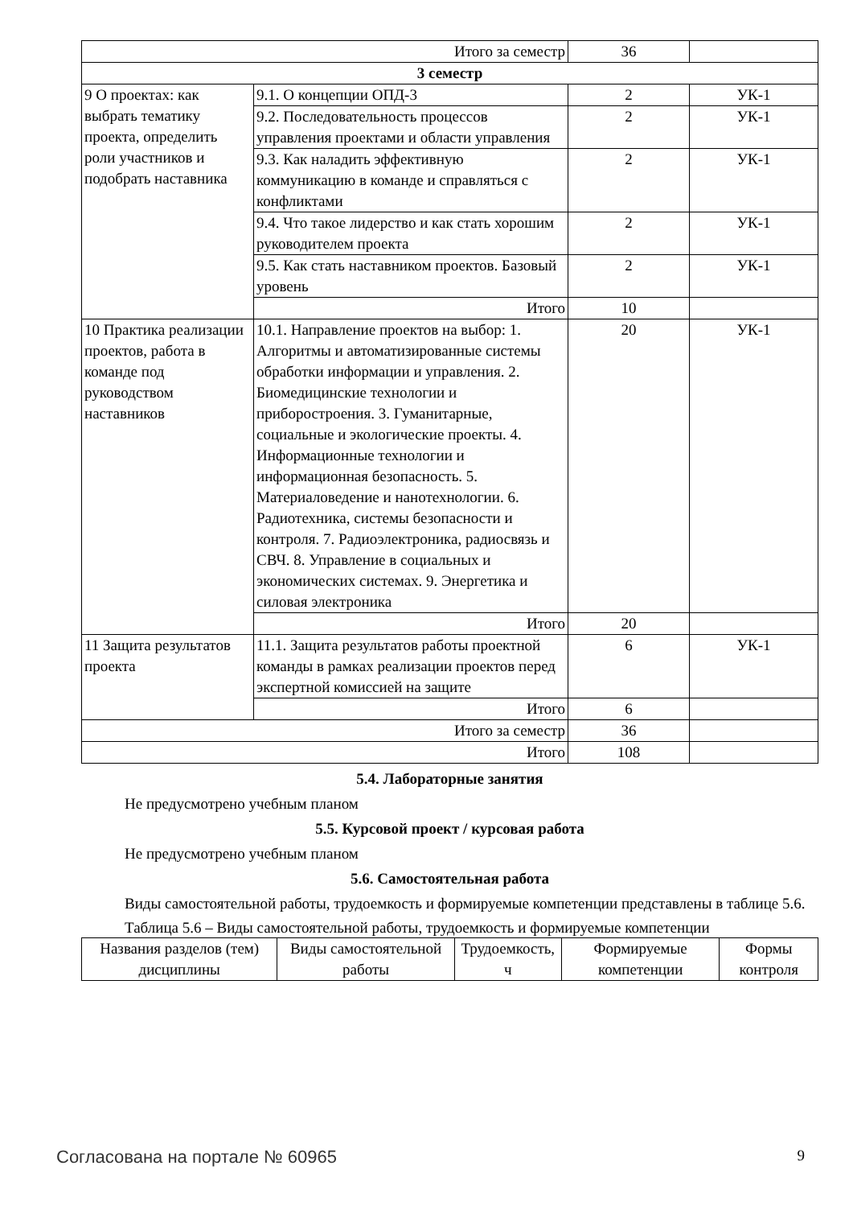| Итого за семестр | | 36 | |
| 3 семестр | | | |
| 9 О проектах: как выбрать тематику проекта, определить роли участников и подобрать наставника | 9.1. О концепции ОПД-3 | 2 | УК-1 |
| | 9.2. Последовательность процессов управления проектами и области управления | 2 | УК-1 |
| | 9.3. Как наладить эффективную коммуникацию в команде и справляться с конфликтами | 2 | УК-1 |
| | 9.4. Что такое лидерство и как стать хорошим руководителем проекта | 2 | УК-1 |
| | 9.5. Как стать наставником проектов. Базовый уровень | 2 | УК-1 |
| | Итого | 10 | |
| 10 Практика реализации проектов, работа в команде под руководством наставников | 10.1. Направление проектов на выбор: 1. Алгоритмы и автоматизированные системы обработки информации и управления. 2. Биомедицинские технологии и приборостроения. 3. Гуманитарные, социальные и экологические проекты. 4. Информационные технологии и информационная безопасность. 5. Материаловедение и нанотехнологии. 6. Радиотехника, системы безопасности и контроля. 7. Радиоэлектроника, радиосвязь и СВЧ. 8. Управление в социальных и экономических системах. 9. Энергетика и силовая электроника | 20 | УК-1 |
| | Итого | 20 | |
| 11 Защита результатов проекта | 11.1. Защита результатов работы проектной команды в рамках реализации проектов перед экспертной комиссией на защите | 6 | УК-1 |
| | Итого | 6 | |
| Итого за семестр | | 36 | |
| Итого | | 108 | |
5.4. Лабораторные занятия
Не предусмотрено учебным планом
5.5. Курсовой проект / курсовая работа
Не предусмотрено учебным планом
5.6. Самостоятельная работа
Виды самостоятельной работы, трудоемкость и формируемые компетенции представлены в таблице 5.6.
Таблица 5.6 – Виды самостоятельной работы, трудоемкость и формируемые компетенции
| Названия разделов (тем) дисциплины | Виды самостоятельной работы | Трудоемкость, ч | Формируемые компетенции | Формы контроля |
| --- | --- | --- | --- | --- |
Согласована на портале № 60965 9